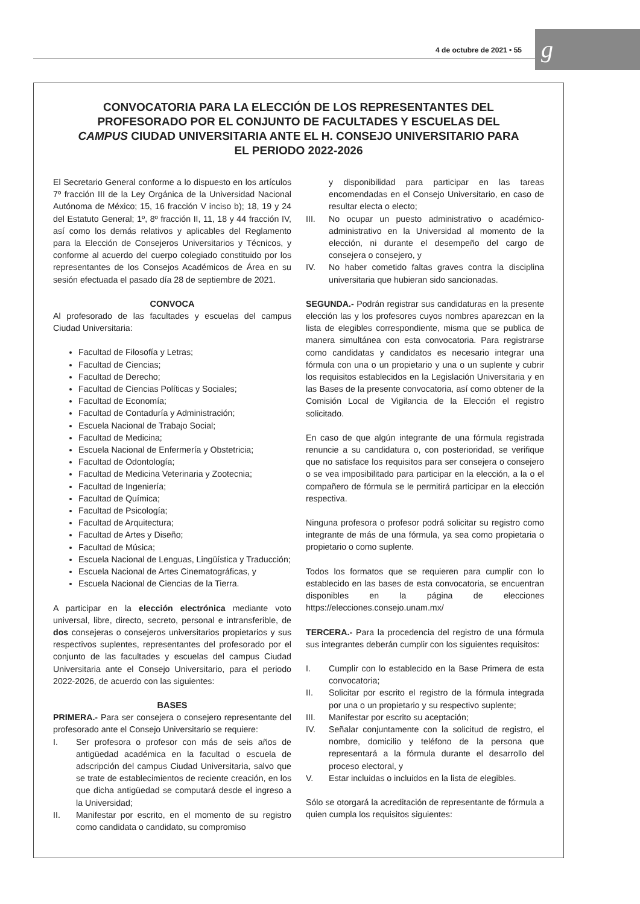4 de octubre de 2021 • 55 g
CONVOCATORIA PARA LA ELECCIÓN DE LOS REPRESENTANTES DEL PROFESORADO POR EL CONJUNTO DE FACULTADES Y ESCUELAS DEL CAMPUS CIUDAD UNIVERSITARIA ANTE EL H. CONSEJO UNIVERSITARIO PARA EL PERIODO 2022-2026
El Secretario General conforme a lo dispuesto en los artículos 7º fracción III de la Ley Orgánica de la Universidad Nacional Autónoma de México; 15, 16 fracción V inciso b); 18, 19 y 24 del Estatuto General; 1º, 8º fracción II, 11, 18 y 44 fracción IV, así como los demás relativos y aplicables del Reglamento para la Elección de Consejeros Universitarios y Técnicos, y conforme al acuerdo del cuerpo colegiado constituido por los representantes de los Consejos Académicos de Área en su sesión efectuada el pasado día 28 de septiembre de 2021.
CONVOCA
Al profesorado de las facultades y escuelas del campus Ciudad Universitaria:
Facultad de Filosofía y Letras;
Facultad de Ciencias;
Facultad de Derecho;
Facultad de Ciencias Políticas y Sociales;
Facultad de Economía;
Facultad de Contaduría y Administración;
Escuela Nacional de Trabajo Social;
Facultad de Medicina;
Escuela Nacional de Enfermería y Obstetricia;
Facultad de Odontología;
Facultad de Medicina Veterinaria y Zootecnia;
Facultad de Ingeniería;
Facultad de Química;
Facultad de Psicología;
Facultad de Arquitectura;
Facultad de Artes y Diseño;
Facultad de Música;
Escuela Nacional de Lenguas, Lingüística y Traducción;
Escuela Nacional de Artes Cinematográficas, y
Escuela Nacional de Ciencias de la Tierra.
A participar en la elección electrónica mediante voto universal, libre, directo, secreto, personal e intransferible, de dos consejeras o consejeros universitarios propietarios y sus respectivos suplentes, representantes del profesorado por el conjunto de las facultades y escuelas del campus Ciudad Universitaria ante el Consejo Universitario, para el periodo 2022-2026, de acuerdo con las siguientes:
BASES
PRIMERA.- Para ser consejera o consejero representante del profesorado ante el Consejo Universitario se requiere:
I. Ser profesora o profesor con más de seis años de antigüedad académica en la facultad o escuela de adscripción del campus Ciudad Universitaria, salvo que se trate de establecimientos de reciente creación, en los que dicha antigüedad se computará desde el ingreso a la Universidad;
II. Manifestar por escrito, en el momento de su registro como candidata o candidato, su compromiso
y disponibilidad para participar en las tareas encomendadas en el Consejo Universitario, en caso de resultar electa o electo;
III. No ocupar un puesto administrativo o académico-administrativo en la Universidad al momento de la elección, ni durante el desempeño del cargo de consejera o consejero, y
IV. No haber cometido faltas graves contra la disciplina universitaria que hubieran sido sancionadas.
SEGUNDA.- Podrán registrar sus candidaturas en la presente elección las y los profesores cuyos nombres aparezcan en la lista de elegibles correspondiente, misma que se publica de manera simultánea con esta convocatoria. Para registrarse como candidatas y candidatos es necesario integrar una fórmula con una o un propietario y una o un suplente y cubrir los requisitos establecidos en la Legislación Universitaria y en las Bases de la presente convocatoria, así como obtener de la Comisión Local de Vigilancia de la Elección el registro solicitado.
En caso de que algún integrante de una fórmula registrada renuncie a su candidatura o, con posterioridad, se verifique que no satisface los requisitos para ser consejera o consejero o se vea imposibilitado para participar en la elección, a la o el compañero de fórmula se le permitirá participar en la elección respectiva.
Ninguna profesora o profesor podrá solicitar su registro como integrante de más de una fórmula, ya sea como propietaria o propietario o como suplente.
Todos los formatos que se requieren para cumplir con lo establecido en las bases de esta convocatoria, se encuentran disponibles en la página de elecciones https://elecciones.consejo.unam.mx/
TERCERA.- Para la procedencia del registro de una fórmula sus integrantes deberán cumplir con los siguientes requisitos:
I. Cumplir con lo establecido en la Base Primera de esta convocatoria;
II. Solicitar por escrito el registro de la fórmula integrada por una o un propietario y su respectivo suplente;
III. Manifestar por escrito su aceptación;
IV. Señalar conjuntamente con la solicitud de registro, el nombre, domicilio y teléfono de la persona que representará a la fórmula durante el desarrollo del proceso electoral, y
V. Estar incluidas o incluidos en la lista de elegibles.
Sólo se otorgará la acreditación de representante de fórmula a quien cumpla los requisitos siguientes: